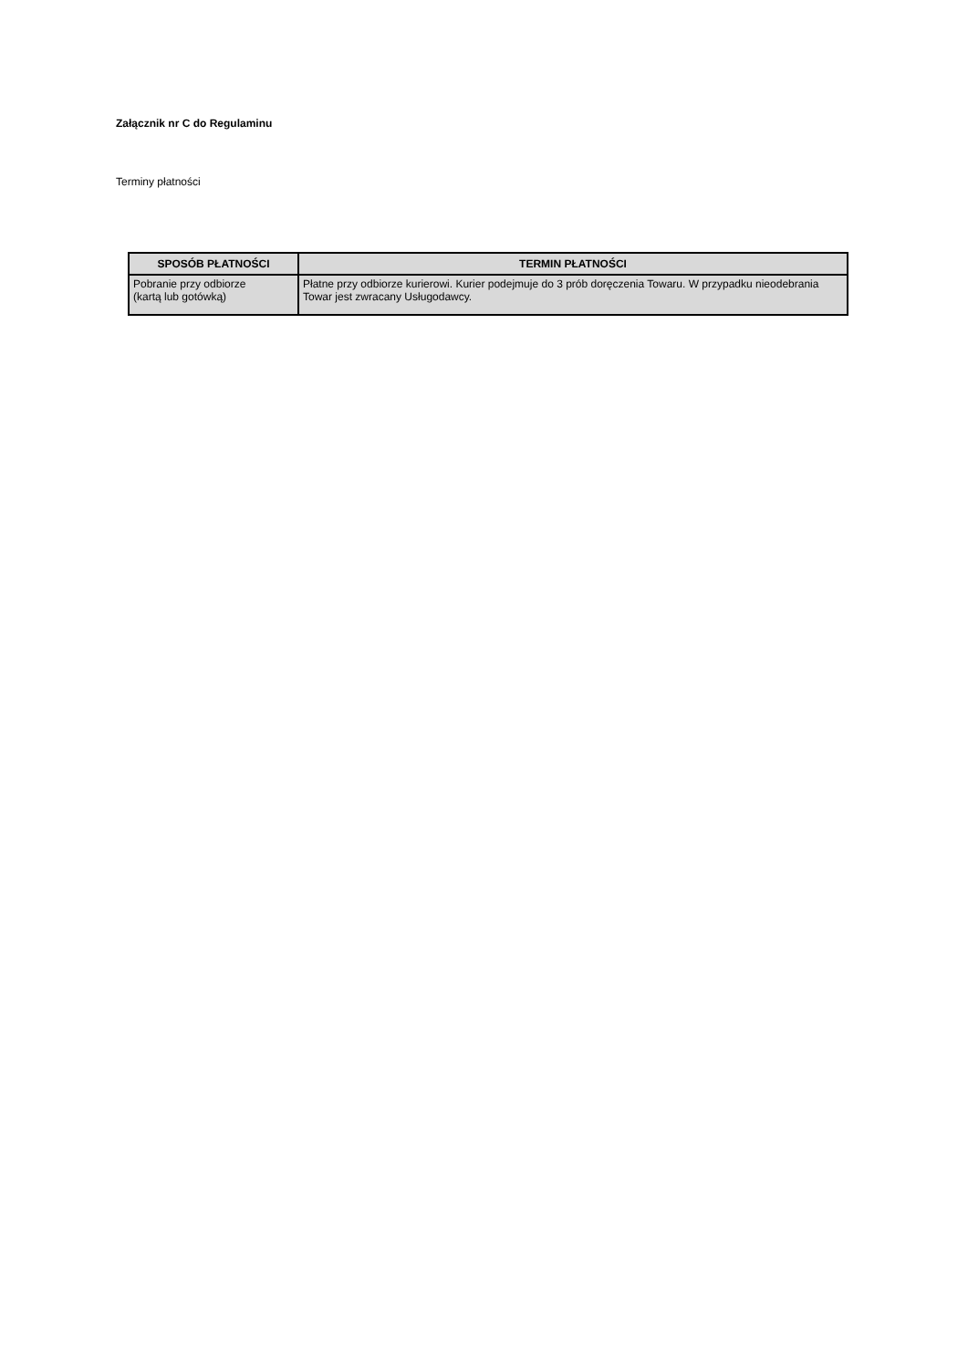Załącznik nr C do Regulaminu
Terminy płatności
| SPOSÓB PŁATNOŚCI | TERMIN PŁATNOŚCI |
| --- | --- |
| Pobranie przy odbiorze (kartą lub gotówką) | Płatne przy odbiorze kurierowi. Kurier podejmuje do 3 prób doręczenia Towaru. W przypadku nieodebrania Towar jest zwracany Usługodawcy. |